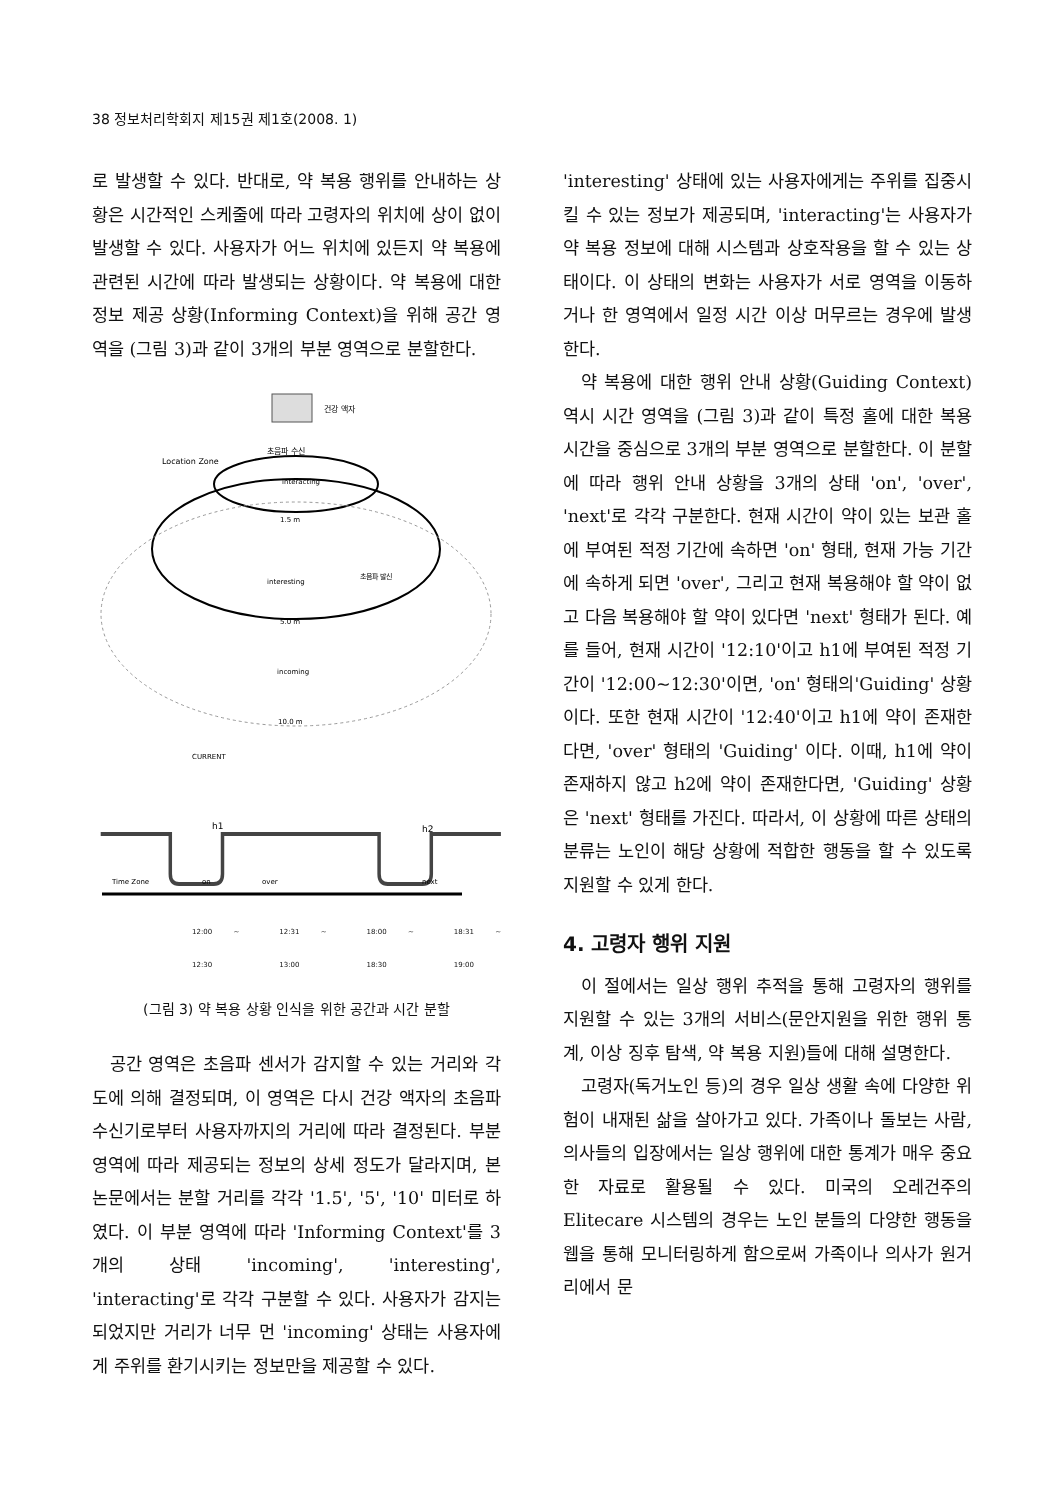38 정보처리학회지 제15권 제1호(2008. 1)
로 발생할 수 있다. 반대로, 약 복용 행위를 안내하는 상황은 시간적인 스케줄에 따라 고령자의 위치에 상이 없이 발생할 수 있다. 사용자가 어느 위치에 있든지 약 복용에 관련된 시간에 따라 발생되는 상황이다. 약 복용에 대한 정보 제공 상황(Informing Context)을 위해 공간 영역을 (그림 3)과 같이 3개의 부분 영역으로 분할한다.
건강 액자
초음파 수신
Location Zone
interacting
1.5 m
interesting
초음파 발신
5.0 m
incoming
10.0 m
CURRENT
h1
h2
Time Zone
on
over
next
12:00 ~ 12:30 12:31 ~ 13:00 18:00 ~ 18:30 18:31 ~ 19:00
(그림 3) 약 복용 상황 인식을 위한 공간과 시간 분할
공간 영역은 초음파 센서가 감지할 수 있는 거리와 각도에 의해 결정되며, 이 영역은 다시 건강 액자의 초음파 수신기로부터 사용자까지의 거리에 따라 결정된다. 부분 영역에 따라 제공되는 정보의 상세 정도가 달라지며, 본 논문에서는 분할 거리를 각각 '1.5', '5', '10' 미터로 하였다. 이 부분 영역에 따라 'Informing Context'를 3개의 상태 'incoming', 'interesting', 'interacting'로 각각 구분할 수 있다. 사용자가 감지는 되었지만 거리가 너무 먼 'incoming' 상태는 사용자에게 주위를 환기시키는 정보만을 제공할 수 있다.
'interesting' 상태에 있는 사용자에게는 주위를 집중시킬 수 있는 정보가 제공되며, 'interacting'는 사용자가 약 복용 정보에 대해 시스템과 상호작용을 할 수 있는 상태이다. 이 상태의 변화는 사용자가 서로 영역을 이동하거나 한 영역에서 일정 시간 이상 머무르는 경우에 발생한다.
약 복용에 대한 행위 안내 상황(Guiding Context) 역시 시간 영역을 (그림 3)과 같이 특정 홀에 대한 복용 시간을 중심으로 3개의 부분 영역으로 분할한다. 이 분할에 따라 행위 안내 상황을 3개의 상태 'on', 'over', 'next'로 각각 구분한다. 현재 시간이 약이 있는 보관 홀에 부여된 적정 기간에 속하면 'on' 형태, 현재 가능 기간에 속하게 되면 'over', 그리고 현재 복용해야 할 약이 없고 다음 복용해야 할 약이 있다면 'next' 형태가 된다. 예를 들어, 현재 시간이 '12:10'이고 h1에 부여된 적정 기간이 '12:00~12:30'이면, 'on' 형태의'Guiding' 상황이다. 또한 현재 시간이 '12:40'이고 h1에 약이 존재한다면, 'over' 형태의 'Guiding' 이다. 이때, h1에 약이 존재하지 않고 h2에 약이 존재한다면, 'Guiding' 상황은 'next' 형태를 가진다. 따라서, 이 상황에 따른 상태의 분류는 노인이 해당 상황에 적합한 행동을 할 수 있도록 지원할 수 있게 한다.
4. 고령자 행위 지원
이 절에서는 일상 행위 추적을 통해 고령자의 행위를 지원할 수 있는 3개의 서비스(문안지원을 위한 행위 통계, 이상 징후 탐색, 약 복용 지원)들에 대해 설명한다.
고령자(독거노인 등)의 경우 일상 생활 속에 다양한 위험이 내재된 삶을 살아가고 있다. 가족이나 돌보는 사람, 의사들의 입장에서는 일상 행위에 대한 통계가 매우 중요한 자료로 활용될 수 있다. 미국의 오레건주의 Elitecare 시스템의 경우는 노인 분들의 다양한 행동을 웹을 통해 모니터링하게 함으로써 가족이나 의사가 원거리에서 문